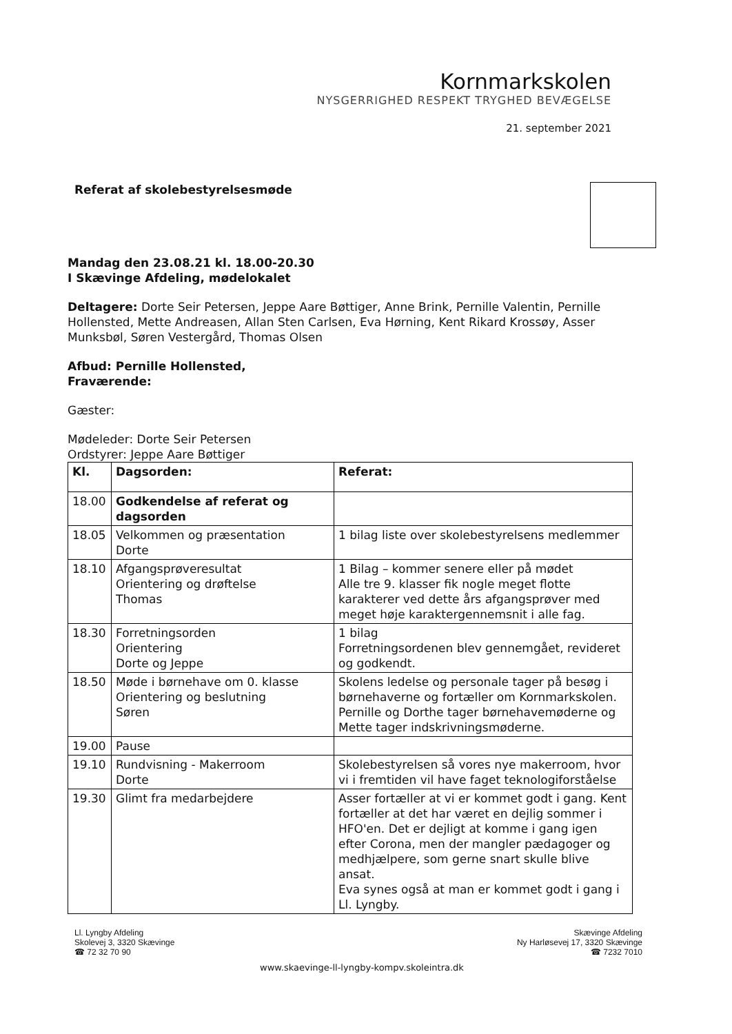Kornmarkskolen
NYSGERRIGHED RESPEKT TRYGHED BEVÆGELSE
21. september 2021
Referat af skolebestyrelsesmøde
Mandag den 23.08.21 kl. 18.00-20.30
I Skævinge Afdeling, mødelokalet
Deltagere: Dorte Seir Petersen, Jeppe Aare Bøttiger, Anne Brink, Pernille Valentin, Pernille Hollensted, Mette Andreasen, Allan Sten Carlsen, Eva Hørning, Kent Rikard Krossøy, Asser Munksbøl, Søren Vestergård, Thomas Olsen
Afbud: Pernille Hollensted,
Fraværende:
Gæster:
Mødeleder: Dorte Seir Petersen
Ordstyrer: Jeppe Aare Bøttiger
| Kl. | Dagsorden: | Referat: |
| --- | --- | --- |
| 18.00 | Godkendelse af referat og dagsorden | |
| 18.05 | Velkommen og præsentation Dorte | 1 bilag liste over skolebestyrelsens medlemmer |
| 18.10 | Afgangsprøveresultat Orientering og drøftelse Thomas | 1 Bilag – kommer senere eller på mødet Alle tre 9. klasser fik nogle meget flotte karakterer ved dette års afgangsprøver med meget høje karaktergennemsnit i alle fag. |
| 18.30 | Forretningsorden Orientering Dorte og Jeppe | 1 bilag Forretningsordenen blev gennemgået, revideret og godkendt. |
| 18.50 | Møde i børnehave om 0. klasse Orientering og beslutning Søren | Skolens ledelse og personale tager på besøg i børnehaverne og fortæller om Kornmarkskolen. Pernille og Dorthe tager børnehavemøderne og Mette tager indskrivningsmøderne. |
| 19.00 | Pause | |
| 19.10 | Rundvisning - Makerroom Dorte | Skolebestyrelsen så vores nye makerroom, hvor vi i fremtiden vil have faget teknologiforståelse |
| 19.30 | Glimt fra medarbejdere | Asser fortæller at vi er kommet godt i gang. Kent fortæller at det har været en dejlig sommer i HFO'en. Det er dejligt at komme i gang igen efter Corona, men der mangler pædagoger og medhjælpere, som gerne snart skulle blive ansat. Eva synes også at man er kommet godt i gang i Ll. Lyngby. |
Ll. Lyngby Afdeling
Skolevej 3, 3320 Skævinge
☎ 72 32 70 90
Skævinge Afdeling
Ny Harløsevej 17, 3320 Skævinge
☎ 7232 7010
www.skaevinge-ll-lyngby-kompv.skoleintra.dk